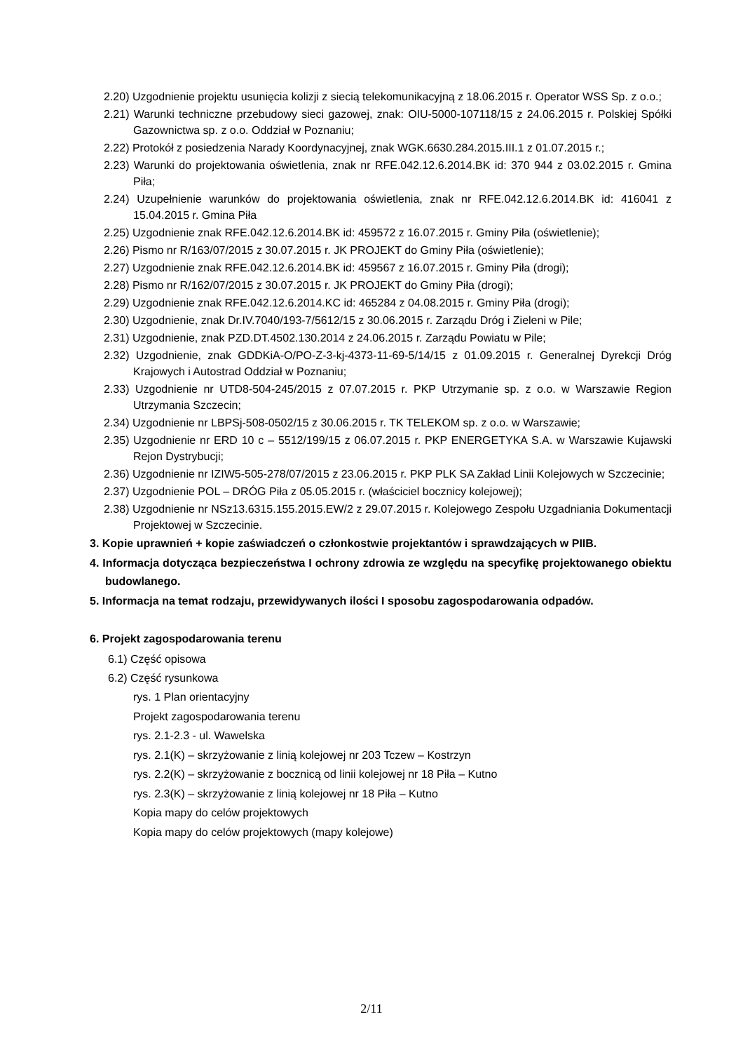2.20) Uzgodnienie projektu usunięcia kolizji z siecią telekomunikacyjną z 18.06.2015 r. Operator WSS Sp. z o.o.;
2.21) Warunki techniczne przebudowy sieci gazowej, znak: OIU-5000-107118/15 z 24.06.2015 r. Polskiej Spółki Gazownictwa sp. z o.o. Oddział w Poznaniu;
2.22) Protokół z posiedzenia Narady Koordynacyjnej, znak WGK.6630.284.2015.III.1 z 01.07.2015 r.;
2.23) Warunki do projektowania oświetlenia, znak nr RFE.042.12.6.2014.BK id: 370 944 z 03.02.2015 r. Gmina Piła;
2.24) Uzupełnienie warunków do projektowania oświetlenia, znak nr RFE.042.12.6.2014.BK id: 416041 z 15.04.2015 r. Gmina Piła
2.25) Uzgodnienie znak RFE.042.12.6.2014.BK id: 459572 z 16.07.2015 r. Gminy Piła (oświetlenie);
2.26) Pismo nr R/163/07/2015 z 30.07.2015 r. JK PROJEKT do Gminy Piła (oświetlenie);
2.27) Uzgodnienie znak RFE.042.12.6.2014.BK id: 459567 z 16.07.2015 r. Gminy Piła (drogi);
2.28) Pismo nr R/162/07/2015 z 30.07.2015 r. JK PROJEKT do Gminy Piła (drogi);
2.29) Uzgodnienie znak RFE.042.12.6.2014.KC id: 465284 z 04.08.2015 r. Gminy Piła (drogi);
2.30) Uzgodnienie, znak Dr.IV.7040/193-7/5612/15 z 30.06.2015 r. Zarządu Dróg i Zieleni w Pile;
2.31) Uzgodnienie, znak PZD.DT.4502.130.2014 z 24.06.2015 r. Zarządu Powiatu w Pile;
2.32) Uzgodnienie, znak GDDKiA-O/PO-Z-3-kj-4373-11-69-5/14/15 z 01.09.2015 r. Generalnej Dyrekcji Dróg Krajowych i Autostrad Oddział w Poznaniu;
2.33) Uzgodnienie nr UTD8-504-245/2015 z 07.07.2015 r. PKP Utrzymanie sp. z o.o. w Warszawie Region Utrzymania Szczecin;
2.34) Uzgodnienie nr LBPSj-508-0502/15 z 30.06.2015 r. TK TELEKOM sp. z o.o. w Warszawie;
2.35) Uzgodnienie nr ERD 10 c – 5512/199/15 z 06.07.2015 r. PKP ENERGETYKA S.A. w Warszawie Kujawski Rejon Dystrybucji;
2.36) Uzgodnienie nr IZIW5-505-278/07/2015 z 23.06.2015 r. PKP PLK SA Zakład Linii Kolejowych w Szczecinie;
2.37) Uzgodnienie POL – DRÓG Piła z 05.05.2015 r. (właściciel bocznicy kolejowej);
2.38) Uzgodnienie nr NSz13.6315.155.2015.EW/2 z 29.07.2015 r. Kolejowego Zespołu Uzgadniania Dokumentacji Projektowej w Szczecinie.
3. Kopie uprawnień + kopie zaświadczeń o członkostwie projektantów i sprawdzających w PIIB.
4. Informacja dotycząca bezpieczeństwa I ochrony zdrowia ze względu na specyfikę projektowanego obiektu budowlanego.
5. Informacja na temat rodzaju, przewidywanych ilości I sposobu zagospodarowania odpadów.
6. Projekt zagospodarowania terenu
6.1) Część opisowa
6.2) Część rysunkowa
rys. 1 Plan orientacyjny
Projekt zagospodarowania terenu
rys. 2.1-2.3 - ul. Wawelska
rys. 2.1(K) – skrzyżowanie z linią kolejowej nr 203 Tczew – Kostrzyn
rys. 2.2(K) – skrzyżowanie z bocznicą od linii kolejowej nr 18 Piła – Kutno
rys. 2.3(K) – skrzyżowanie z linią kolejowej nr 18 Piła – Kutno
Kopia mapy do celów projektowych
Kopia mapy do celów projektowych (mapy kolejowe)
2/11